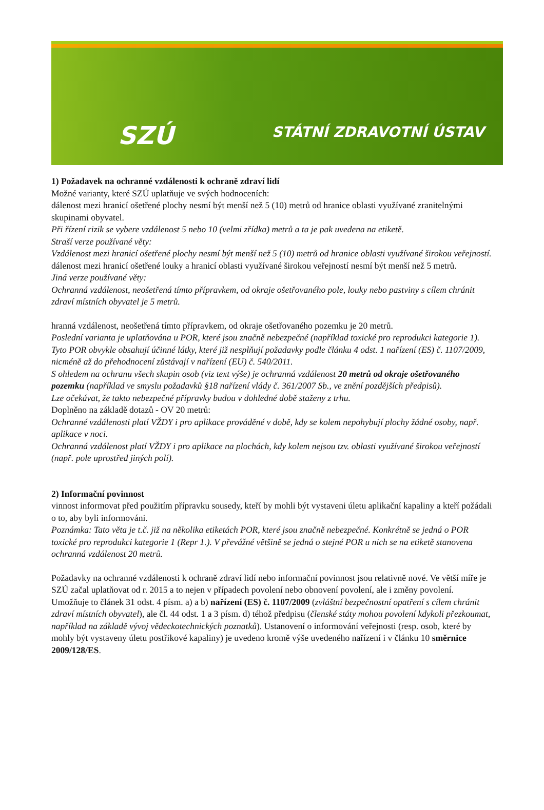SZÚ STÁTNÍ ZDRAVOTNÍ ÚSTAV
1) Požadavek na ochranné vzdálenosti k ochraně zdraví lidí
Možné varianty, které SZÚ uplatňuje ve svých hodnoceních:
dálenost mezi hranicí ošetřené plochy nesmí být menší než 5 (10) metrů od hranice oblasti využívané zranitelnými skupinami obyvatel.
Při řízení rizik se vybere vzdálenost 5 nebo 10 (velmi zřídka) metrů a ta je pak uvedena na etiketě.
Straší verze používané věty:
Vzdálenost mezi hranicí ošetřené plochy nesmí být menší než 5 (10) metrů od hranice oblasti využívané širokou veřejností.
dálenost mezi hranicí ošetřené louky a hranicí oblasti využívané širokou veřejností nesmí být menší než 5 metrů.
Jiná verze používané věty:
Ochranná vzdálenost, neošetřená tímto přípravkem, od okraje ošetřovaného pole, louky nebo pastviny s cílem chránit zdraví místních obyvatel je 5 metrů.
hranná vzdálenost, neošetřená tímto přípravkem, od okraje ošetřovaného pozemku je 20 metrů.
Poslední varianta je uplatňována u POR, které jsou značně nebezpečné (například toxické pro reprodukci kategorie 1). Tyto POR obvykle obsahují účinné látky, které již nesplňují požadavky podle článku 4 odst. 1 nařízení (ES) č. 1107/2009, nicméně až do přehodnocení zůstávají v nařízení (EU) č. 540/2011.
S ohledem na ochranu všech skupin osob (viz text výše) je ochranná vzdálenost 20 metrů od okraje ošetřovaného pozemku (například ve smyslu požadavků §18 nařízení vlády č. 361/2007 Sb., ve znění pozdějších předpisů).
Lze očekávat, že takto nebezpečné přípravky budou v dohledné době staženy z trhu.
Doplněno na základě dotazů - OV 20 metrů:
Ochranné vzdálenosti platí VŽDY i pro aplikace prováděné v době, kdy se kolem nepohybují plochy žádné osoby, např. aplikace v noci.
Ochranná vzdálenost platí VŽDY i pro aplikace na plochách, kdy kolem nejsou tzv. oblasti využívané širokou veřejností (např. pole uprostřed jiných polí).
2) Informační povinnost
vinnost informovat před použitím přípravku sousedy, kteří by mohli být vystaveni úletu aplikační kapaliny a kteří požádali o to, aby byli informováni.
Poznámka: Tato věta je t.č. již na několika etiketách POR, které jsou značně nebezpečné. Konkrétně se jedná o POR toxické pro reprodukci kategorie 1 (Repr 1.). V převážné většině se jedná o stejné POR u nich se na etiketě stanovena ochranná vzdálenost 20 metrů.
Požadavky na ochranné vzdálenosti k ochraně zdraví lidí nebo informační povinnost jsou relativně nové. Ve větší míře je SZÚ začal uplatňovat od r. 2015 a to nejen v případech povolení nebo obnovení povolení, ale i změny povolení. Umožňuje to článek 31 odst. 4 písm. a) a b) nařízení (ES) č. 1107/2009 (zvláštní bezpečnostní opatření s cílem chránit zdraví místních obyvatel), ale čl. 44 odst. 1 a 3 písm. d) téhož předpisu (členské státy mohou povolení kdykoli přezkoumat, například na základě vývoj vědeckotechnických poznatků). Ustanovení o informování veřejnosti (resp. osob, které by mohly být vystaveny úletu postřikové kapaliny) je uvedeno kromě výše uvedeného nařízení i v článku 10 směrnice 2009/128/ES.